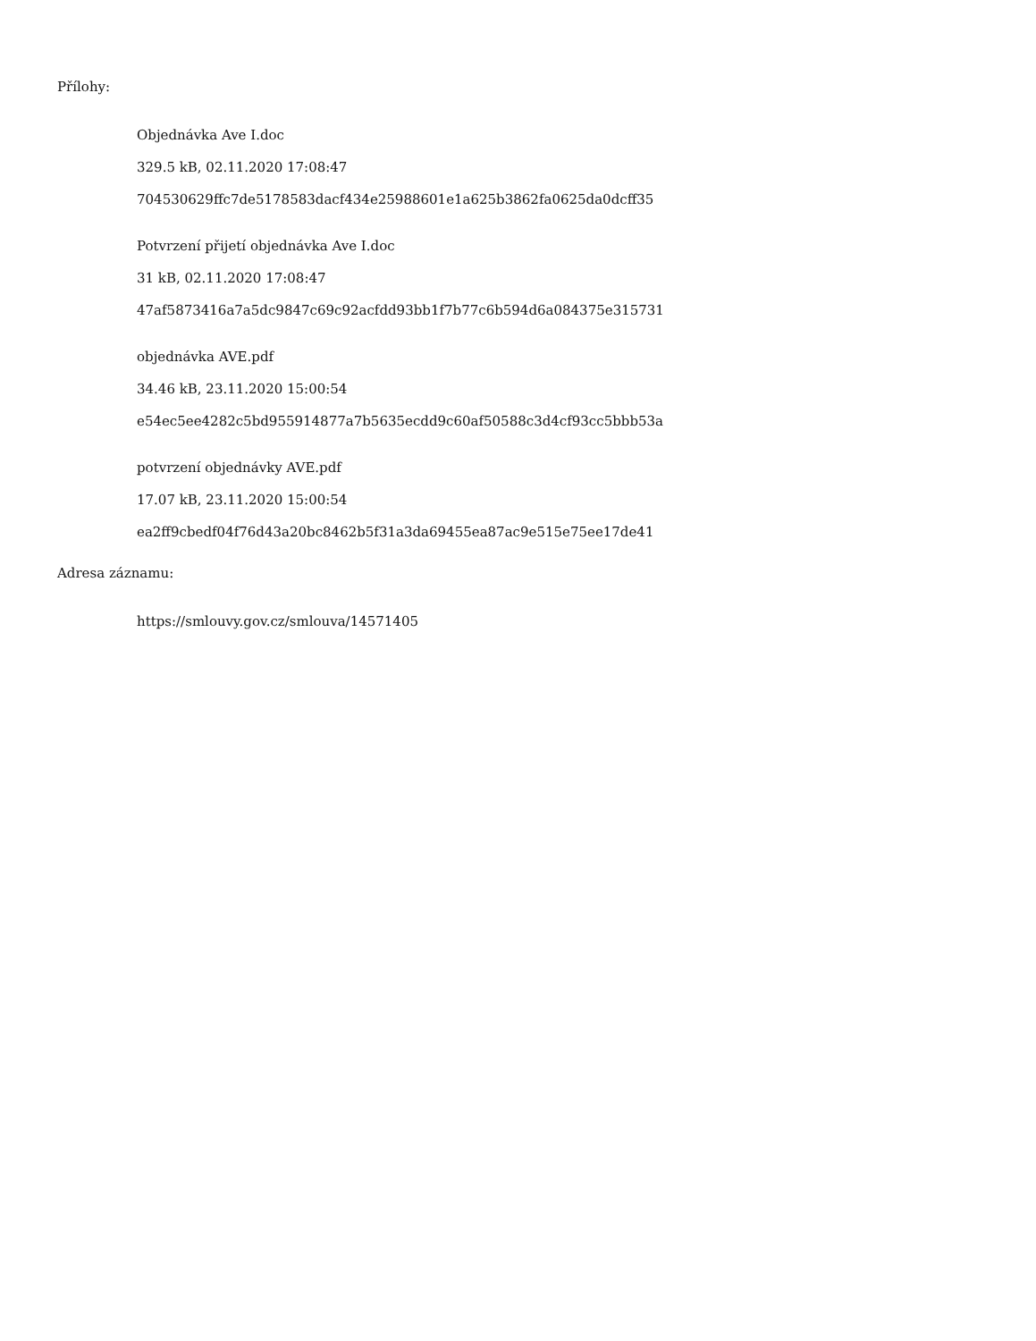Přílohy:
Objednávka Ave I.doc
329.5 kB, 02.11.2020 17:08:47
704530629ffc7de5178583dacf434e25988601e1a625b3862fa0625da0dcff35
Potvrzení přijetí objednávka Ave I.doc
31 kB, 02.11.2020 17:08:47
47af5873416a7a5dc9847c69c92acfdd93bb1f7b77c6b594d6a084375e315731
objednávka AVE.pdf
34.46 kB, 23.11.2020 15:00:54
e54ec5ee4282c5bd955914877a7b5635ecdd9c60af50588c3d4cf93cc5bbb53a
potvrzení objednávky AVE.pdf
17.07 kB, 23.11.2020 15:00:54
ea2ff9cbedf04f76d43a20bc8462b5f31a3da69455ea87ac9e515e75ee17de41
Adresa záznamu:
https://smlouvy.gov.cz/smlouva/14571405